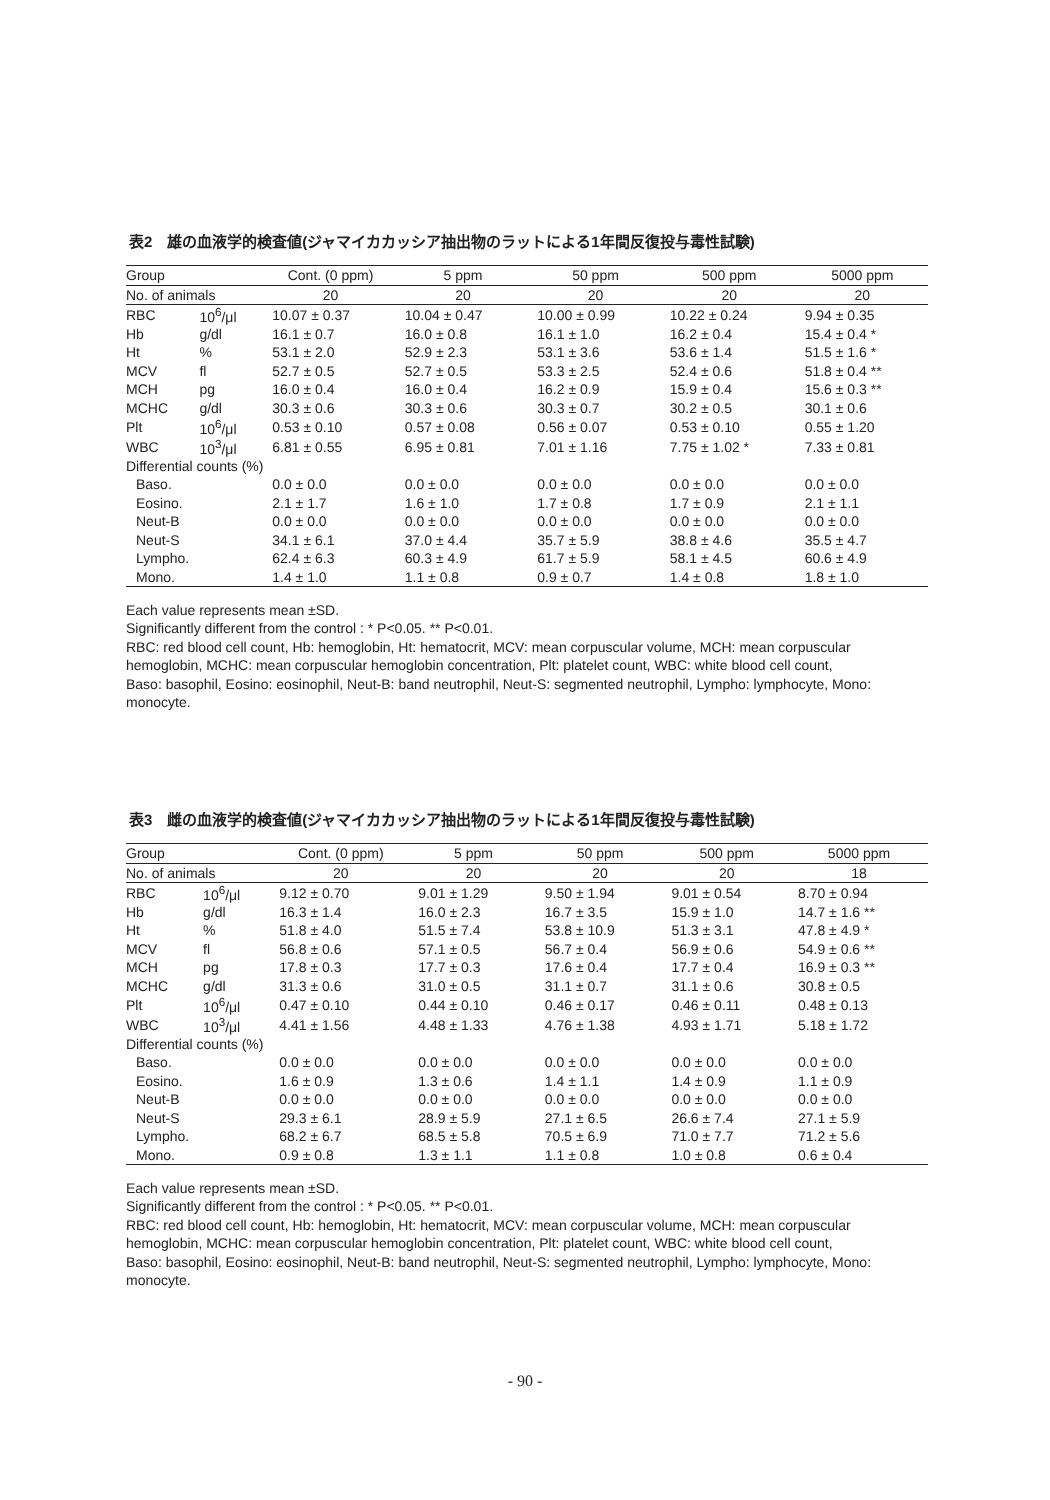表2　雄の血液学的検査値(ジャマイカカッシア抽出物のラットによる1年間反復投与毒性試験)
| Group | | Cont. (0 ppm) | 5 ppm | 50 ppm | 500 ppm | 5000 ppm |
| --- | --- | --- | --- | --- | --- | --- |
| No. of animals | | 20 | 20 | 20 | 20 | 20 |
| RBC | 10<sup>6</sup>/μl | 10.07 ± 0.37 | 10.04 ± 0.47 | 10.00 ± 0.99 | 10.22 ± 0.24 | 9.94 ± 0.35 |
| Hb | g/dl | 16.1 ± 0.7 | 16.0 ± 0.8 | 16.1 ± 1.0 | 16.2 ± 0.4 | 15.4 ± 0.4 * |
| Ht | % | 53.1 ± 2.0 | 52.9 ± 2.3 | 53.1 ± 3.6 | 53.6 ± 1.4 | 51.5 ± 1.6 * |
| MCV | fl | 52.7 ± 0.5 | 52.7 ± 0.5 | 53.3 ± 2.5 | 52.4 ± 0.6 | 51.8 ± 0.4 ** |
| MCH | pg | 16.0 ± 0.4 | 16.0 ± 0.4 | 16.2 ± 0.9 | 15.9 ± 0.4 | 15.6 ± 0.3 ** |
| MCHC | g/dl | 30.3 ± 0.6 | 30.3 ± 0.6 | 30.3 ± 0.7 | 30.2 ± 0.5 | 30.1 ± 0.6 |
| Plt | 10<sup>6</sup>/μl | 0.53 ± 0.10 | 0.57 ± 0.08 | 0.56 ± 0.07 | 0.53 ± 0.10 | 0.55 ± 1.20 |
| WBC | 10<sup>3</sup>/μl | 6.81 ± 0.55 | 6.95 ± 0.81 | 7.01 ± 1.16 | 7.75 ± 1.02 * | 7.33 ± 0.81 |
| Differential counts (%) | | | | | | |
| Baso. | | 0.0 ± 0.0 | 0.0 ± 0.0 | 0.0 ± 0.0 | 0.0 ± 0.0 | 0.0 ± 0.0 |
| Eosino. | | 2.1 ± 1.7 | 1.6 ± 1.0 | 1.7 ± 0.8 | 1.7 ± 0.9 | 2.1 ± 1.1 |
| Neut-B | | 0.0 ± 0.0 | 0.0 ± 0.0 | 0.0 ± 0.0 | 0.0 ± 0.0 | 0.0 ± 0.0 |
| Neut-S | | 34.1 ± 6.1 | 37.0 ± 4.4 | 35.7 ± 5.9 | 38.8 ± 4.6 | 35.5 ± 4.7 |
| Lympho. | | 62.4 ± 6.3 | 60.3 ± 4.9 | 61.7 ± 5.9 | 58.1 ± 4.5 | 60.6 ± 4.9 |
| Mono. | | 1.4 ± 1.0 | 1.1 ± 0.8 | 0.9 ± 0.7 | 1.4 ± 0.8 | 1.8 ± 1.0 |
Each value represents mean ±SD.
Significantly different from the control : * P<0.05. ** P<0.01.
RBC: red blood cell count, Hb: hemoglobin, Ht: hematocrit, MCV: mean corpuscular volume, MCH: mean corpuscular hemoglobin, MCHC: mean corpuscular hemoglobin concentration, Plt: platelet count, WBC: white blood cell count,
Baso: basophil, Eosino: eosinophil, Neut-B: band neutrophil, Neut-S: segmented neutrophil, Lympho: lymphocyte, Mono: monocyte.
表3　雌の血液学的検査値(ジャマイカカッシア抽出物のラットによる1年間反復投与毒性試験)
| Group | | Cont. (0 ppm) | 5 ppm | 50 ppm | 500 ppm | 5000 ppm |
| --- | --- | --- | --- | --- | --- | --- |
| No. of animals | | 20 | 20 | 20 | 20 | 18 |
| RBC | 10<sup>6</sup>/μl | 9.12 ± 0.70 | 9.01 ± 1.29 | 9.50 ± 1.94 | 9.01 ± 0.54 | 8.70 ± 0.94 |
| Hb | g/dl | 16.3 ± 1.4 | 16.0 ± 2.3 | 16.7 ± 3.5 | 15.9 ± 1.0 | 14.7 ± 1.6 ** |
| Ht | % | 51.8 ± 4.0 | 51.5 ± 7.4 | 53.8 ± 10.9 | 51.3 ± 3.1 | 47.8 ± 4.9 * |
| MCV | fl | 56.8 ± 0.6 | 57.1 ± 0.5 | 56.7 ± 0.4 | 56.9 ± 0.6 | 54.9 ± 0.6 ** |
| MCH | pg | 17.8 ± 0.3 | 17.7 ± 0.3 | 17.6 ± 0.4 | 17.7 ± 0.4 | 16.9 ± 0.3 ** |
| MCHC | g/dl | 31.3 ± 0.6 | 31.0 ± 0.5 | 31.1 ± 0.7 | 31.1 ± 0.6 | 30.8 ± 0.5 |
| Plt | 10<sup>6</sup>/μl | 0.47 ± 0.10 | 0.44 ± 0.10 | 0.46 ± 0.17 | 0.46 ± 0.11 | 0.48 ± 0.13 |
| WBC | 10<sup>3</sup>/μl | 4.41 ± 1.56 | 4.48 ± 1.33 | 4.76 ± 1.38 | 4.93 ± 1.71 | 5.18 ± 1.72 |
| Differential counts (%) | | | | | | |
| Baso. | | 0.0 ± 0.0 | 0.0 ± 0.0 | 0.0 ± 0.0 | 0.0 ± 0.0 | 0.0 ± 0.0 |
| Eosino. | | 1.6 ± 0.9 | 1.3 ± 0.6 | 1.4 ± 1.1 | 1.4 ± 0.9 | 1.1 ± 0.9 |
| Neut-B | | 0.0 ± 0.0 | 0.0 ± 0.0 | 0.0 ± 0.0 | 0.0 ± 0.0 | 0.0 ± 0.0 |
| Neut-S | | 29.3 ± 6.1 | 28.9 ± 5.9 | 27.1 ± 6.5 | 26.6 ± 7.4 | 27.1 ± 5.9 |
| Lympho. | | 68.2 ± 6.7 | 68.5 ± 5.8 | 70.5 ± 6.9 | 71.0 ± 7.7 | 71.2 ± 5.6 |
| Mono. | | 0.9 ± 0.8 | 1.3 ± 1.1 | 1.1 ± 0.8 | 1.0 ± 0.8 | 0.6 ± 0.4 |
Each value represents mean ±SD.
Significantly different from the control : * P<0.05. ** P<0.01.
RBC: red blood cell count, Hb: hemoglobin, Ht: hematocrit, MCV: mean corpuscular volume, MCH: mean corpuscular hemoglobin, MCHC: mean corpuscular hemoglobin concentration, Plt: platelet count, WBC: white blood cell count,
Baso: basophil, Eosino: eosinophil, Neut-B: band neutrophil, Neut-S: segmented neutrophil, Lympho: lymphocyte, Mono: monocyte.
- 90 -